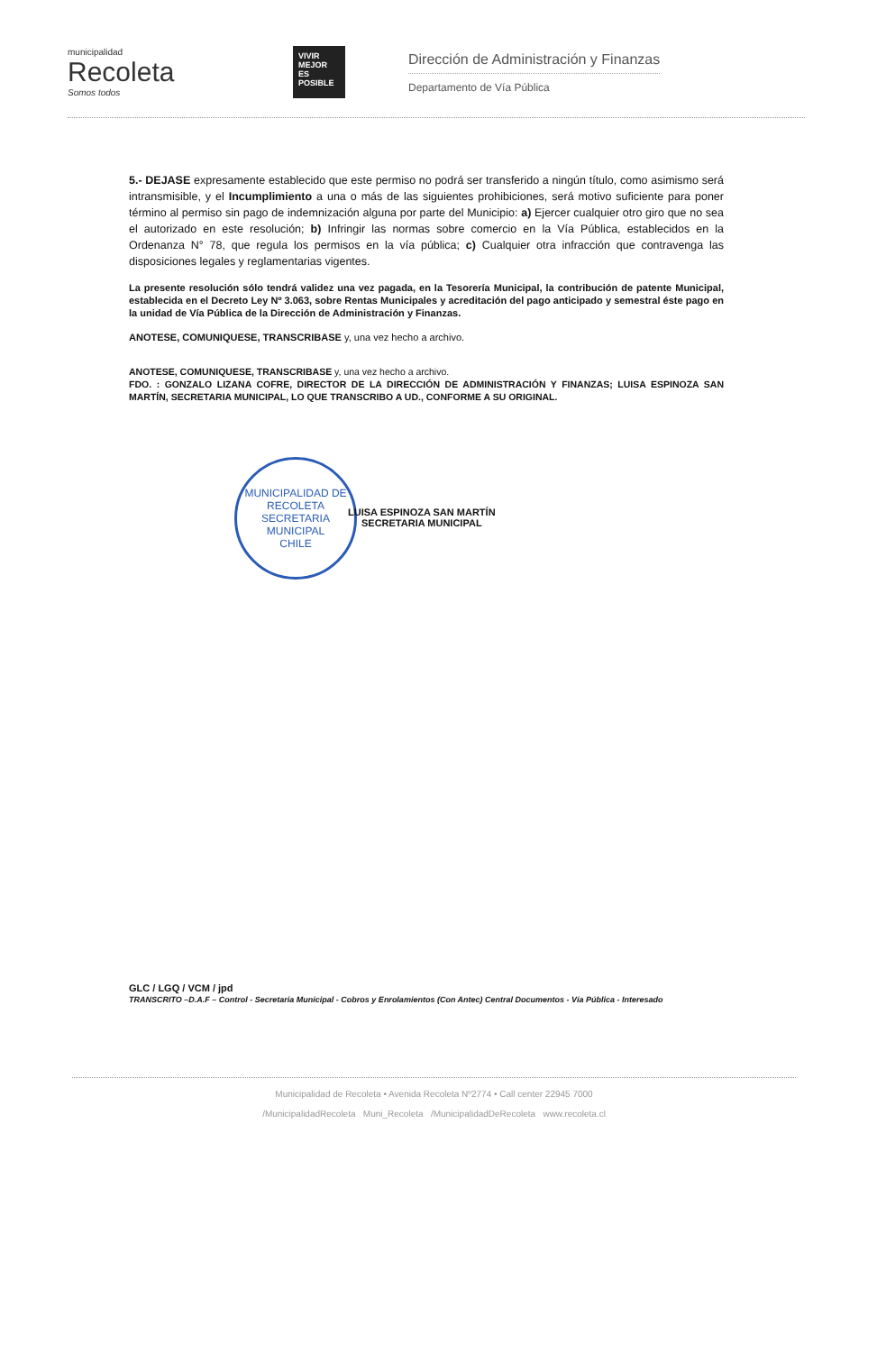municipalidad
Recoleta
Somos todos
VIVIR MEJOR ES POSIBLE
Dirección de Administración y Finanzas
Departamento de Vía Pública
5.- DEJASE expresamente establecido que este permiso no podrá ser transferido a ningún título, como asimismo será intransmisible, y el Incumplimiento a una o más de las siguientes prohibiciones, será motivo suficiente para poner término al permiso sin pago de indemnización alguna por parte del Municipio: a) Ejercer cualquier otro giro que no sea el autorizado en este resolución; b) Infringir las normas sobre comercio en la Vía Pública, establecidos en la Ordenanza N° 78, que regula los permisos en la vía pública; c) Cualquier otra infracción que contravenga las disposiciones legales y reglamentarias vigentes.
La presente resolución sólo tendrá validez una vez pagada, en la Tesorería Municipal, la contribución de patente Municipal, establecida en el Decreto Ley Nº 3.063, sobre Rentas Municipales y acreditación del pago anticipado y semestral éste pago en la unidad de Vía Pública de la Dirección de Administración y Finanzas.
ANOTESE, COMUNIQUESE, TRANSCRIBASE y, una vez hecho a archivo.
ANOTESE, COMUNIQUESE, TRANSCRIBASE y, una vez hecho a archivo.
FDO. : GONZALO LIZANA COFRE, DIRECTOR DE LA DIRECCIÓN DE ADMINISTRACIÓN Y FINANZAS; LUISA ESPINOZA SAN MARTÍN, SECRETARIA MUNICIPAL, LO QUE TRANSCRIBO A UD., CONFORME A SU ORIGINAL.
MUNICIPALIDAD DE RECOLETA
SECRETARIA
MUNICIPAL
CHILE
LUISA ESPINOZA SAN MARTÍN
SECRETARIA MUNICIPAL
GLC / LGQ / VCM / jpd
TRANSCRITO –D.A.F – Control - Secretaria Municipal - Cobros y Enrolamientos (Con Antec) Central Documentos - Vía Pública - Interesado
Municipalidad de Recoleta • Avenida Recoleta Nº2774 • Call center 22945 7000
/MunicipalidadRecoleta Muni_Recoleta /MunicipalidadDeRecoleta www.recoleta.cl